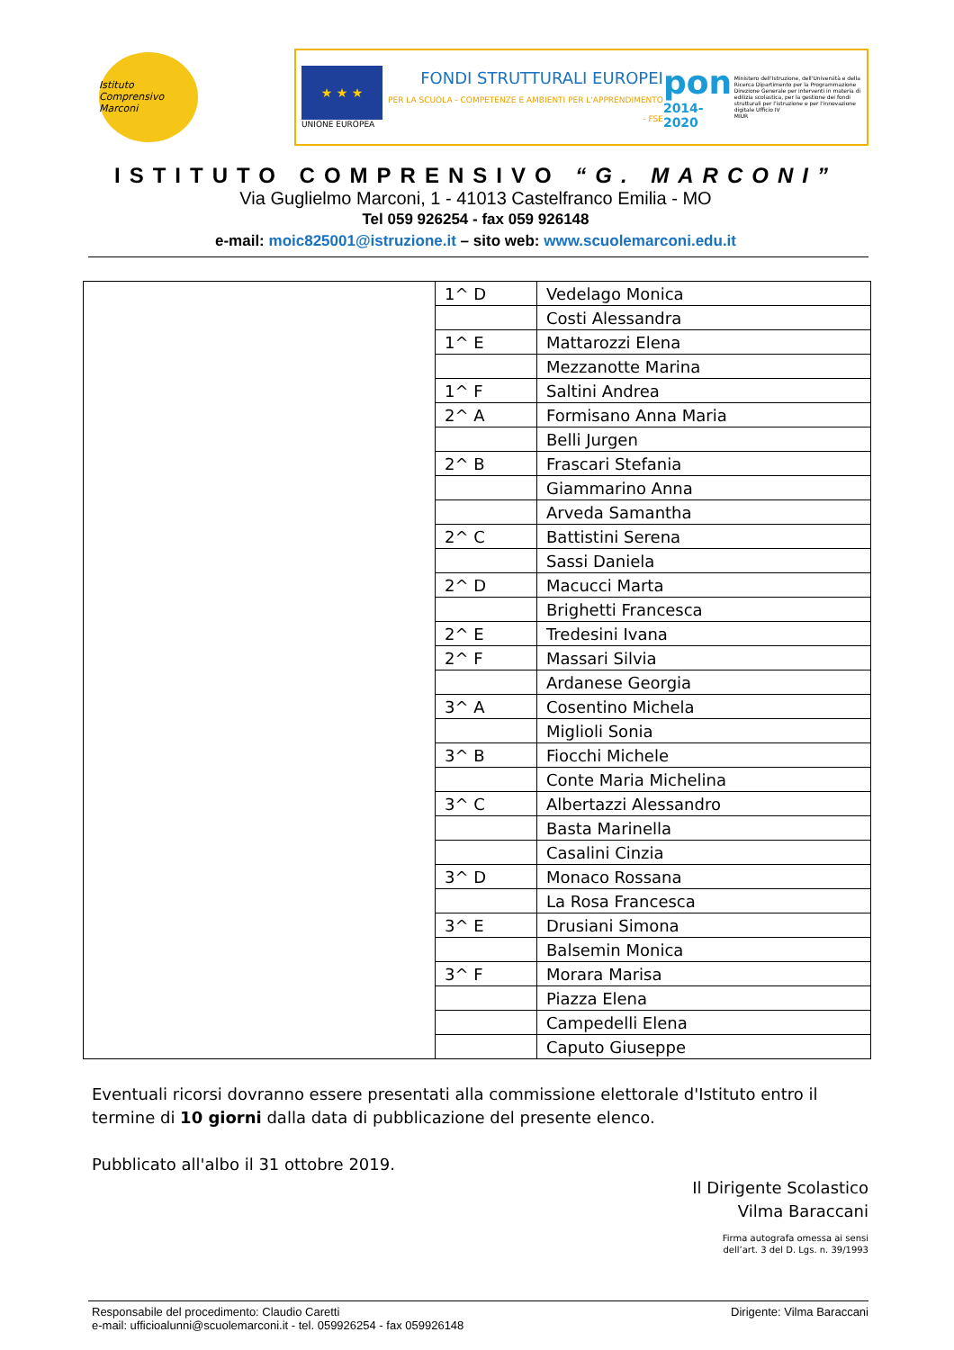Istituto Comprensivo Marconi
★ ★ ★
UNIONE EUROPEA
FONDI STRUTTURALI EUROPEI
PER LA SCUOLA - COMPETENZE E AMBIENTI PER L'APPRENDIMENTO - FSE
pon
2014-2020
Ministero dell'Istruzione, dell'Università e della Ricerca Dipartimento per la Programmazione Direzione Generale per interventi in materia di edilizia scolastica, per la gestione dei fondi strutturali per l'istruzione e per l'innovazione digitale Ufficio IV
MIUR
ISTITUTO COMPRENSIVO “G. MARCONI”
Via Guglielmo Marconi, 1 - 41013 Castelfranco Emilia - MO
Tel 059 926254 - fax 059 926148
e-mail: moic825001@istruzione.it – sito web: www.scuolemarconi.edu.it
| | 1^ D | Vedelago Monica |
| | | Costi Alessandra |
| | 1^ E | Mattarozzi Elena |
| | | Mezzanotte Marina |
| | 1^ F | Saltini Andrea |
| | 2^ A | Formisano Anna Maria |
| | | Belli Jurgen |
| | 2^ B | Frascari Stefania |
| | | Giammarino Anna |
| | | Arveda Samantha |
| | 2^ C | Battistini Serena |
| | | Sassi Daniela |
| | 2^ D | Macucci Marta |
| | | Brighetti Francesca |
| | 2^ E | Tredesini Ivana |
| | 2^ F | Massari Silvia |
| | | Ardanese Georgia |
| | 3^ A | Cosentino Michela |
| | | Miglioli Sonia |
| | 3^ B | Fiocchi Michele |
| | | Conte Maria Michelina |
| | 3^ C | Albertazzi Alessandro |
| | | Basta Marinella |
| | | Casalini Cinzia |
| | 3^ D | Monaco Rossana |
| | | La Rosa Francesca |
| | 3^ E | Drusiani Simona |
| | | Balsemin Monica |
| | 3^ F | Morara Marisa |
| | | Piazza Elena |
| | | Campedelli Elena |
| | | Caputo Giuseppe |
Eventuali ricorsi dovranno essere presentati alla commissione elettorale d'Istituto entro il termine di 10 giorni dalla data di pubblicazione del presente elenco.
Pubblicato all'albo il 31 ottobre 2019.
Il Dirigente Scolastico
Vilma Baraccani
Firma autografa omessa ai sensi
dell’art. 3 del D. Lgs. n. 39/1993
Responsabile del procedimento: Claudio Caretti Dirigente: Vilma Baraccani
e-mail: ufficioalunni@scuolemarconi.it - tel. 059926254 - fax 059926148